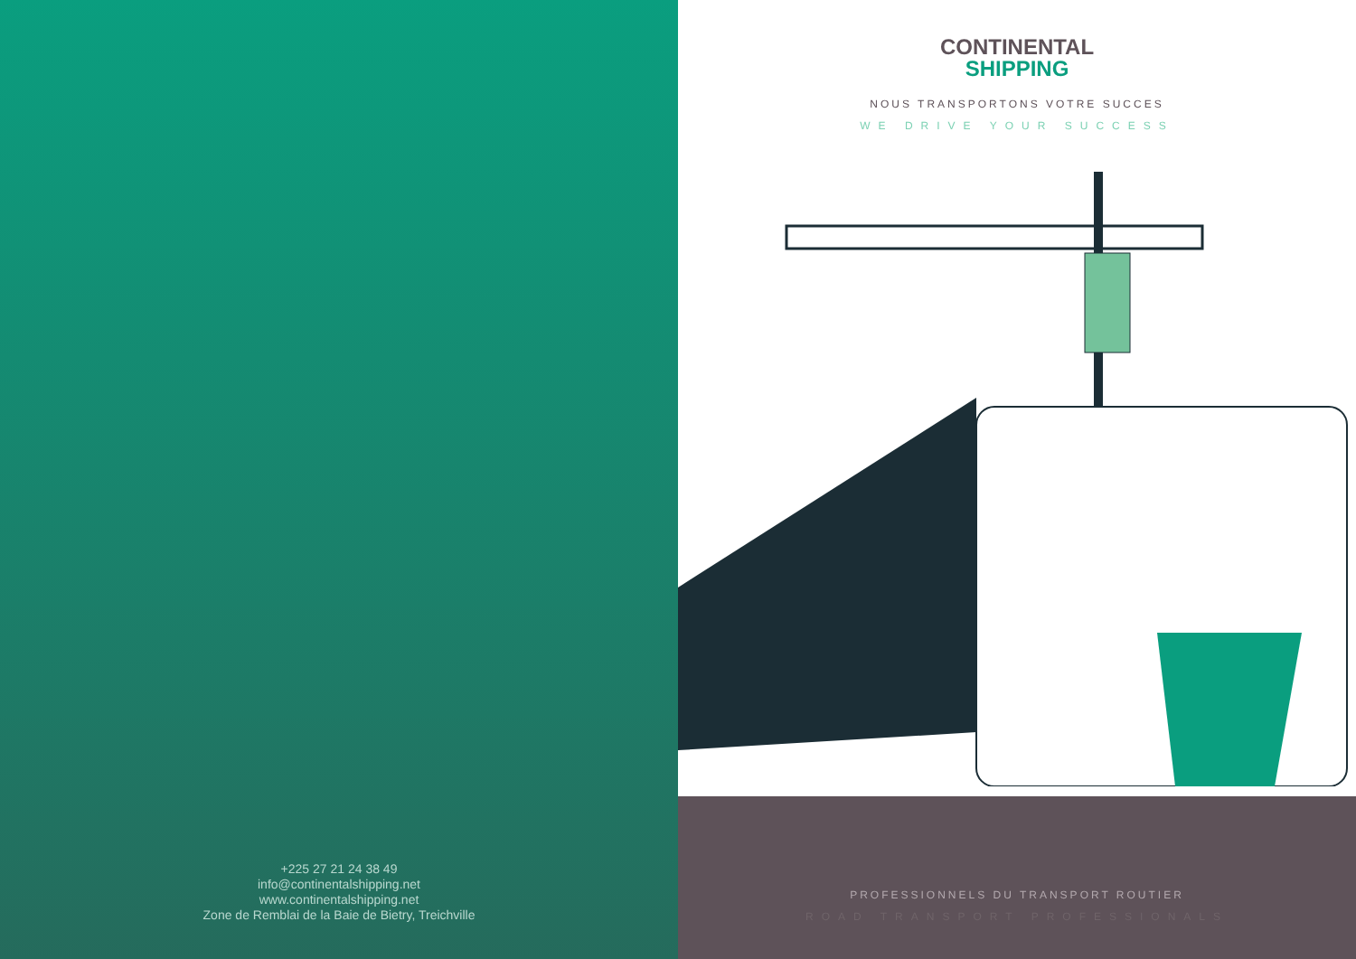+225 27 21 24 38 49
info@continentalshipping.net
www.continentalshipping.net
Zone de Remblai de la Baie de Bietry, Treichville
CONTINENTAL
SHIPPING
NOUS TRANSPORTONS VOTRE SUCCES
WE DRIVE YOUR SUCCESS
PROFESSIONNELS DU TRANSPORT ROUTIER
ROAD TRANSPORT PROFESSIONALS